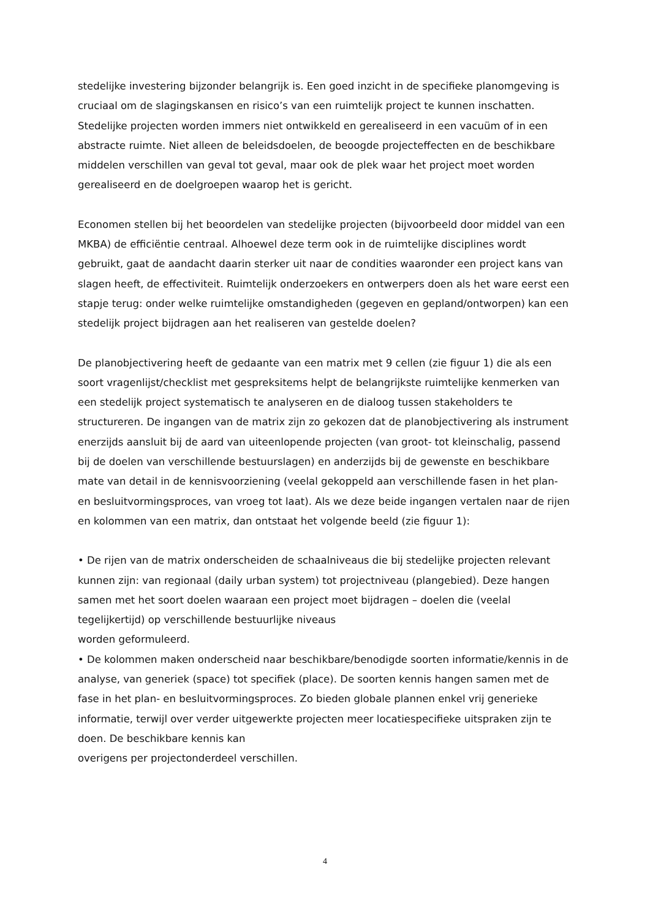stedelijke investering bijzonder belangrijk is. Een goed inzicht in de specifieke planomgeving is cruciaal om de slagingskansen en risico’s van een ruimtelijk project te kunnen inschatten. Stedelijke projecten worden immers niet ontwikkeld en gerealiseerd in een vacuüm of in een abstracte ruimte. Niet alleen de beleidsdoelen, de beoogde projecteffecten en de beschikbare middelen verschillen van geval tot geval, maar ook de plek waar het project moet worden gerealiseerd en de doelgroepen waarop het is gericht.
Economen stellen bij het beoordelen van stedelijke projecten (bijvoorbeeld door middel van een MKBA) de efficiëntie centraal. Alhoewel deze term ook in de ruimtelijke disciplines wordt gebruikt, gaat de aandacht daarin sterker uit naar de condities waaronder een project kans van slagen heeft, de effectiviteit. Ruimtelijk onderzoekers en ontwerpers doen als het ware eerst een stapje terug: onder welke ruimtelijke omstandigheden (gegeven en gepland/ontworpen) kan een stedelijk project bijdragen aan het realiseren van gestelde doelen?
De planobjectivering heeft de gedaante van een matrix met 9 cellen (zie figuur 1) die als een soort vragenlijst/checklist met gespreksitems helpt de belangrijkste ruimtelijke kenmerken van een stedelijk project systematisch te analyseren en de dialoog tussen stakeholders te structureren. De ingangen van de matrix zijn zo gekozen dat de planobjectivering als instrument enerzijds aansluit bij de aard van uiteenlopende projecten (van groot- tot kleinschalig, passend bij de doelen van verschillende bestuurslagen) en anderzijds bij de gewenste en beschikbare mate van detail in de kennisvoorziening (veelal gekoppeld aan verschillende fasen in het plan- en besluitvormingsproces, van vroeg tot laat). Als we deze beide ingangen vertalen naar de rijen en kolommen van een matrix, dan ontstaat het volgende beeld (zie figuur 1):
• De rijen van de matrix onderscheiden de schaalniveaus die bij stedelijke projecten relevant kunnen zijn: van regionaal (daily urban system) tot projectniveau (plangebied). Deze hangen samen met het soort doelen waaraan een project moet bijdragen – doelen die (veelal tegelijkertijd) op verschillende bestuurlijke niveaus
worden geformuleerd.
• De kolommen maken onderscheid naar beschikbare/benodigde soorten informatie/kennis in de analyse, van generiek (space) tot specifiek (place). De soorten kennis hangen samen met de fase in het plan- en besluitvormingsproces. Zo bieden globale plannen enkel vrij generieke informatie, terwijl over verder uitgewerkte projecten meer locatiespecifieke uitspraken zijn te doen. De beschikbare kennis kan
overigens per projectonderdeel verschillen.
4